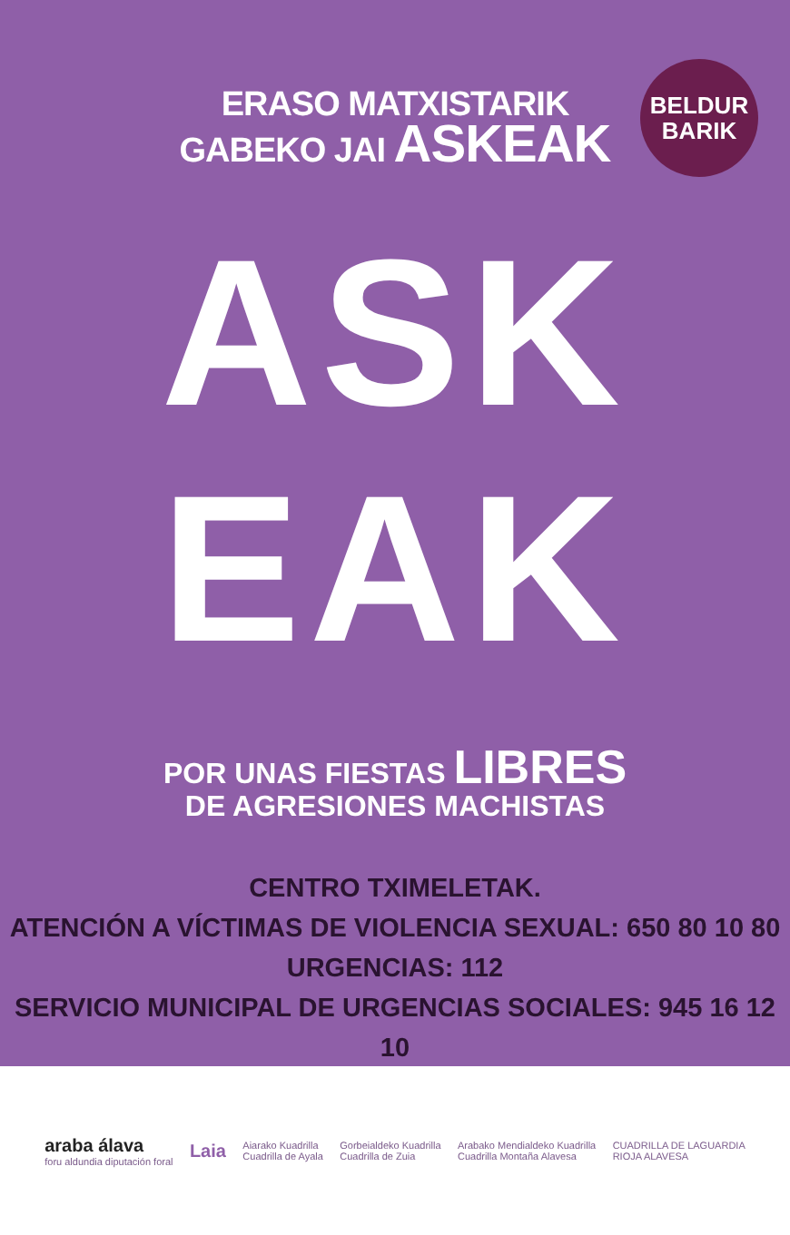BELDUR
BARIK
ERASO MATXISTARIK
GABEKO JAI ASKEAK
ASK EAK
POR UNAS FIESTAS LIBRES
DE AGRESIONES MACHISTAS
CENTRO TXIMELETAK.
ATENCIÓN A VÍCTIMAS DE VIOLENCIA SEXUAL: 650 80 10 80
URGENCIAS: 112
SERVICIO MUNICIPAL DE URGENCIAS SOCIALES: 945 16 12 10
araba álava
foru aldundia diputación foral
Laia
Aiarako Kuadrilla
Cuadrilla de Ayala
Gorbeialdeko Kuadrilla
Cuadrilla de Zuia
Arabako Mendialdeko Kuadrilla
Cuadrilla Montaña Alavesa
CUADRILLA DE LAGUARDIA
RIOJA ALAVESA